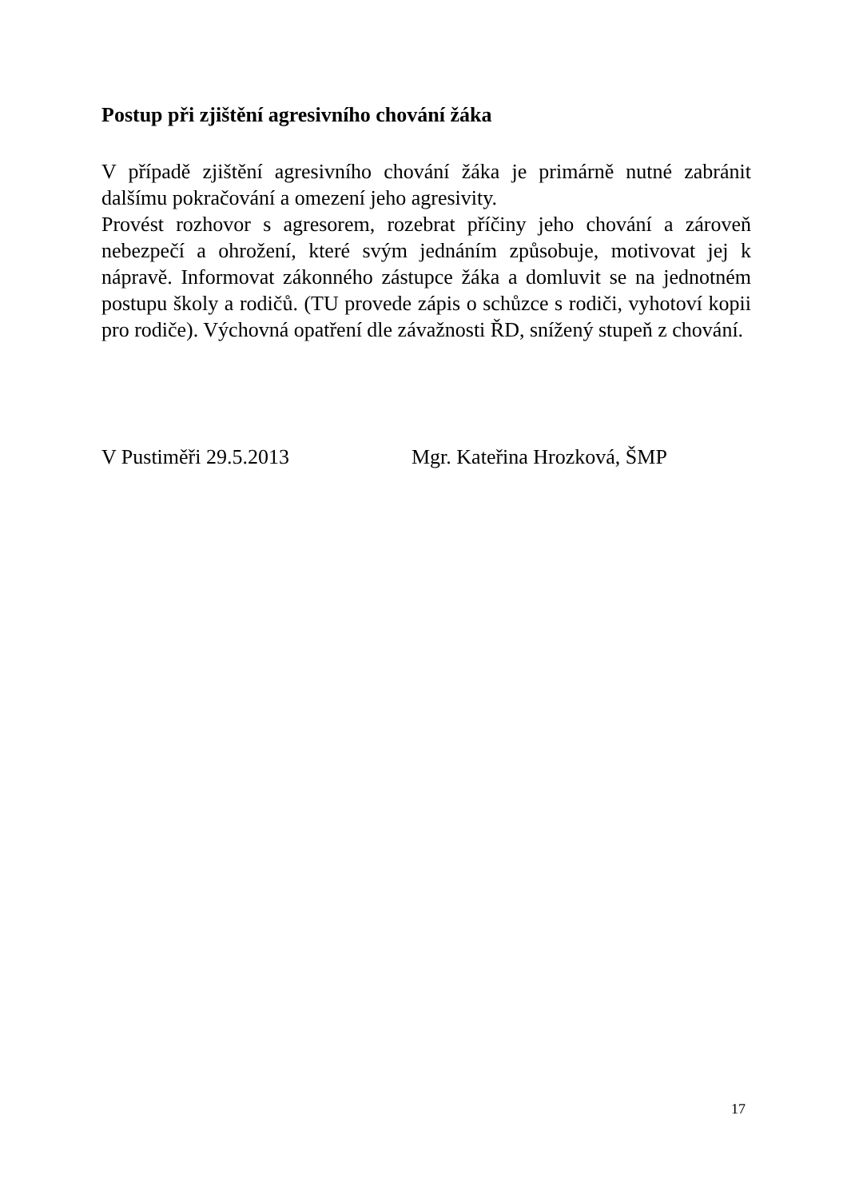Postup při zjištění agresivního chování žáka
V případě zjištění agresivního chování žáka je primárně nutné zabránit dalšímu pokračování a omezení jeho agresivity.
Provést rozhovor s agresorem, rozebrat příčiny jeho chování a zároveň nebezpečí a ohrožení, které svým jednáním způsobuje, motivovat jej k nápravě. Informovat zákonného zástupce žáka a domluvit se na jednotném postupu školy a rodičů. (TU provede zápis o schůzce s rodiči, vyhotoví kopii pro rodiče). Výchovná opatření dle závažnosti ŘD, snížený stupeň z chování.
V Pustiměři 29.5.2013 Mgr. Kateřina Hrozková, ŠMP
17